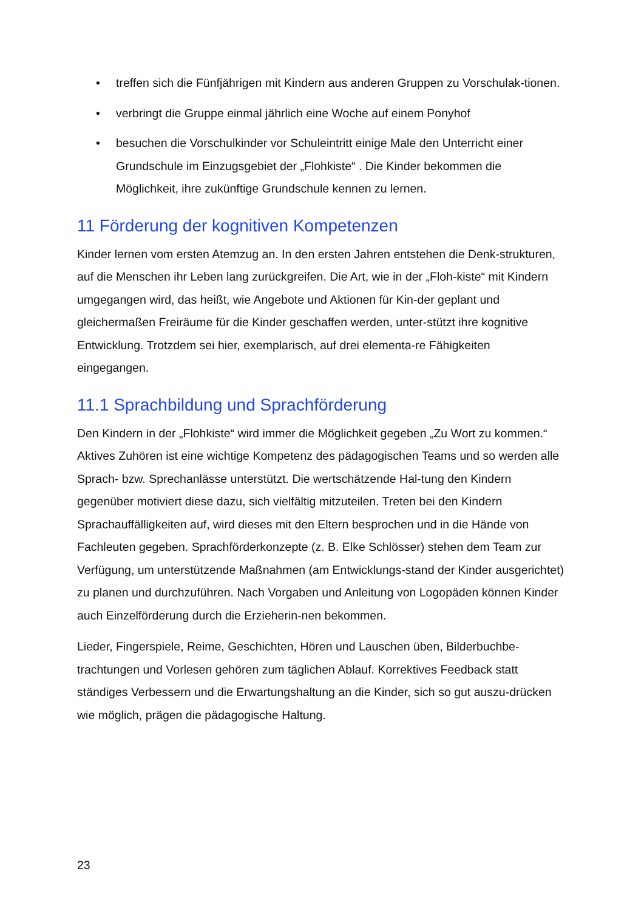• treffen sich die Fünfjährigen mit Kindern aus anderen Gruppen zu Vorschulak-tionen.
• verbringt die Gruppe einmal jährlich eine Woche auf einem Ponyhof
• besuchen die Vorschulkinder vor Schuleintritt einige Male den Unterricht einer Grundschule im Einzugsgebiet der „Flohkiste“ . Die Kinder bekommen die Möglichkeit, ihre zukünftige Grundschule kennen zu lernen.
11 Förderung der kognitiven Kompetenzen
Kinder lernen vom ersten Atemzug an. In den ersten Jahren entstehen die Denk-strukturen, auf die Menschen ihr Leben lang zurückgreifen. Die Art, wie in der „Floh-kiste“ mit Kindern umgegangen wird, das heißt, wie Angebote und Aktionen für Kin-der geplant und gleichermaßen Freiräume für die Kinder geschaffen werden, unter-stützt ihre kognitive Entwicklung. Trotzdem sei hier, exemplarisch, auf drei elementa-re Fähigkeiten eingegangen.
11.1 Sprachbildung und Sprachförderung
Den Kindern in der „Flohkiste“ wird immer die Möglichkeit gegeben „Zu Wort zu kommen.“ Aktives Zuhören ist eine wichtige Kompetenz des pädagogischen Teams und so werden alle Sprach- bzw. Sprechanlässe unterstützt. Die wertschätzende Hal-tung den Kindern gegenüber motiviert diese dazu, sich vielfältig mitzuteilen. Treten bei den Kindern Sprachauffälligkeiten auf, wird dieses mit den Eltern besprochen und in die Hände von Fachleuten gegeben. Sprachförderkonzepte (z. B. Elke Schlösser) stehen dem Team zur Verfügung, um unterstützende Maßnahmen (am Entwicklungs-stand der Kinder ausgerichtet) zu planen und durchzuführen. Nach Vorgaben und Anleitung von Logopäden können Kinder auch Einzelförderung durch die Erzieherin-nen bekommen.
Lieder, Fingerspiele, Reime, Geschichten, Hören und Lauschen üben, Bilderbuchbe-trachtungen und Vorlesen gehören zum täglichen Ablauf. Korrektives Feedback statt ständiges Verbessern und die Erwartungshaltung an die Kinder, sich so gut auszu-drücken wie möglich, prägen die pädagogische Haltung.
23